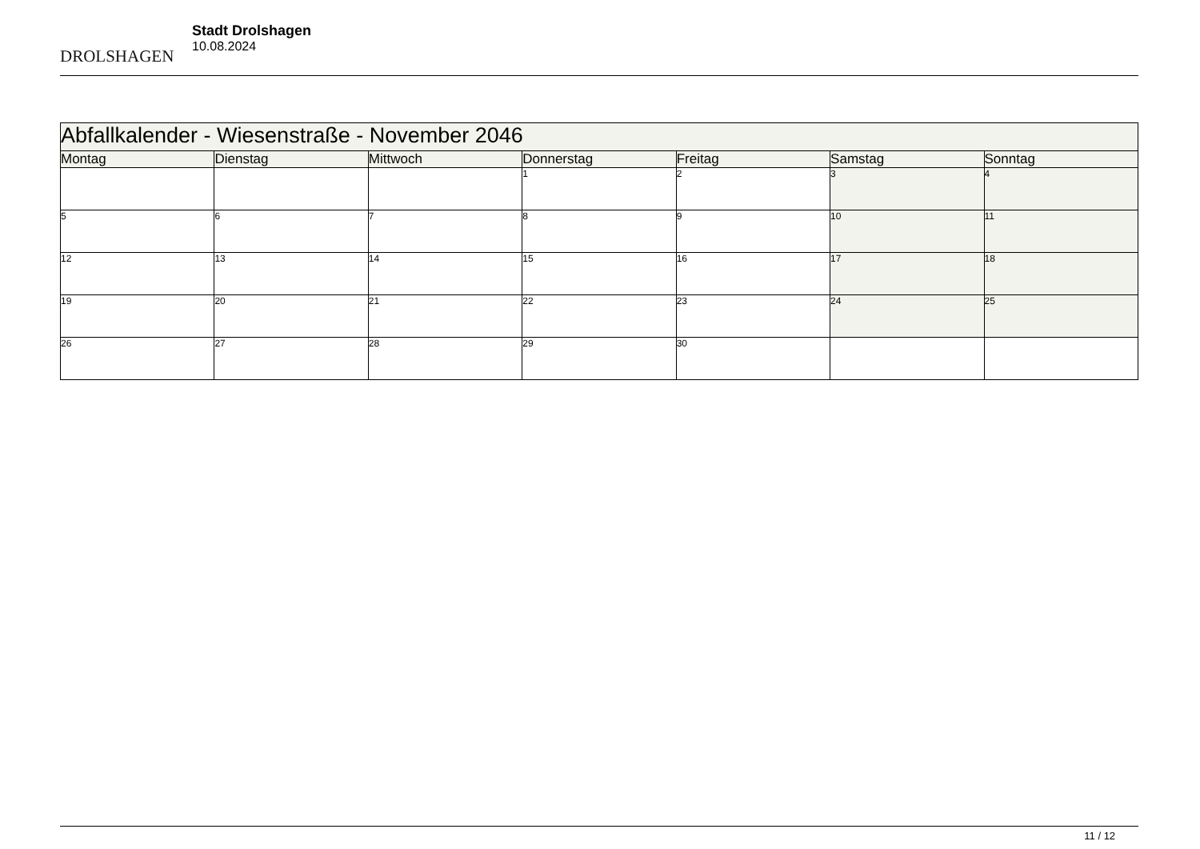DROLSHAGEN
Stadt Drolshagen
10.08.2024
| Abfallkalender - Wiesenstraße - November 2046 | | | | | | |
| --- | --- | --- | --- | --- | --- | --- |
| Montag | Dienstag | Mittwoch | Donnerstag | Freitag | Samstag | Sonntag |
| | | | 1 | 2 | 3 | 4 |
| 5 | 6 | 7 | 8 | 9 | 10 | 11 |
| 12 | 13 | 14 | 15 | 16 | 17 | 18 |
| 19 | 20 | 21 | 22 | 23 | 24 | 25 |
| 26 | 27 | 28 | 29 | 30 | | |
11 / 12